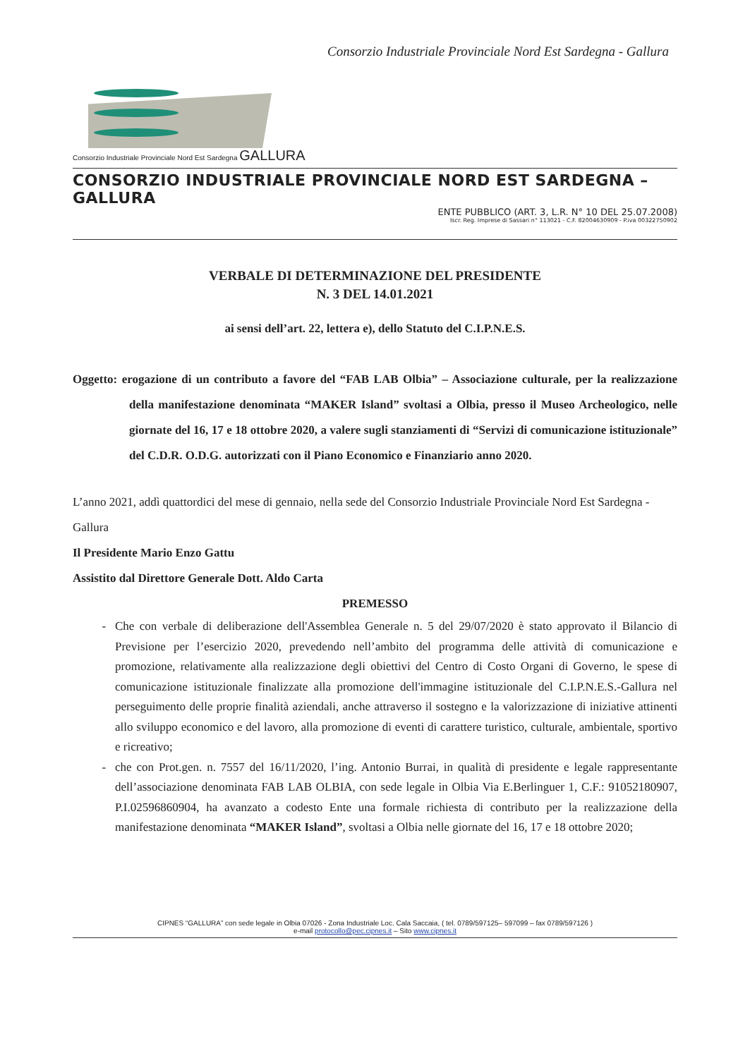Consorzio Industriale Provinciale Nord Est Sardegna - Gallura
Consorzio Industriale Provinciale Nord Est Sardegna GALLURA
CONSORZIO INDUSTRIALE PROVINCIALE NORD EST SARDEGNA – GALLURA
ENTE PUBBLICO (ART. 3, L.R. N° 10 DEL 25.07.2008)
Iscr. Reg. Imprese di Sassari n° 113021 - C.F. 82004630909 - P.iva 00322750902
VERBALE DI DETERMINAZIONE DEL PRESIDENTE
N. 3 DEL 14.01.2021
ai sensi dell’art. 22, lettera e), dello Statuto del C.I.P.N.E.S.
Oggetto: erogazione di un contributo a favore del “FAB LAB Olbia” – Associazione culturale, per la realizzazione della manifestazione denominata “MAKER Island” svoltasi a Olbia, presso il Museo Archeologico, nelle giornate del 16, 17 e 18 ottobre 2020, a valere sugli stanziamenti di “Servizi di comunicazione istituzionale” del C.D.R. O.D.G. autorizzati con il Piano Economico e Finanziario anno 2020.
L’anno 2021, addì quattordici del mese di gennaio, nella sede del Consorzio Industriale Provinciale Nord Est Sardegna - Gallura
Il Presidente Mario Enzo Gattu
Assistito dal Direttore Generale Dott. Aldo Carta
PREMESSO
Che con verbale di deliberazione dell'Assemblea Generale n. 5 del 29/07/2020 è stato approvato il Bilancio di Previsione per l’esercizio 2020, prevedendo nell’ambito del programma delle attività di comunicazione e promozione, relativamente alla realizzazione degli obiettivi del Centro di Costo Organi di Governo, le spese di comunicazione istituzionale finalizzate alla promozione dell'immagine istituzionale del C.I.P.N.E.S.-Gallura nel perseguimento delle proprie finalità aziendali, anche attraverso il sostegno e la valorizzazione di iniziative attinenti allo sviluppo economico e del lavoro, alla promozione di eventi di carattere turistico, culturale, ambientale, sportivo e ricreativo;
che con Prot.gen. n. 7557 del 16/11/2020, l’ing. Antonio Burrai, in qualità di presidente e legale rappresentante dell’associazione denominata FAB LAB OLBIA, con sede legale in Olbia Via E.Berlinguer 1, C.F.: 91052180907, P.I.02596860904, ha avanzato a codesto Ente una formale richiesta di contributo per la realizzazione della manifestazione denominata “MAKER Island”, svoltasi a Olbia nelle giornate del 16, 17 e 18 ottobre 2020;
CIPNES “GALLURA” con sede legale in Olbia 07026 - Zona Industriale Loc. Cala Saccaia, ( tel. 0789/597125– 597099 – fax 0789/597126 )
e-mail protocollo@pec.cipnes.it – Sito www.cipnes.it